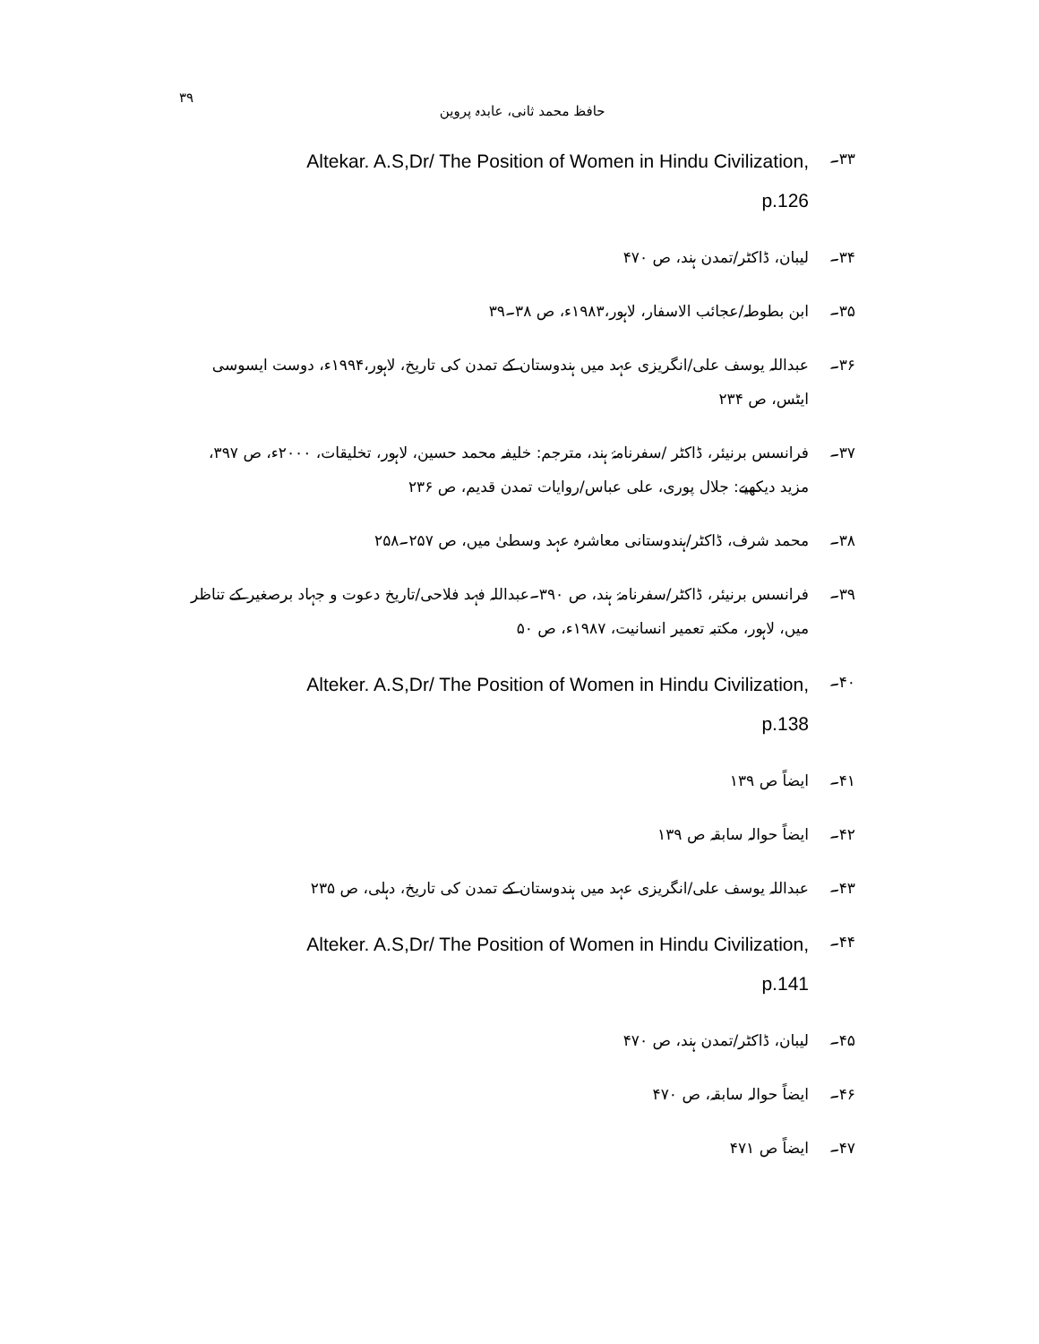حافظ محمد ثانی، عابدہ پروین ۳۹
۳۳۔
Altekar. A.S,Dr/ The Position of Women in Hindu Civilization,
p.126
۳۴۔ لیبان، ڈاکٹر/تمدن ہند، ص ۴۷۰
۳۵۔ ابن بطوطہ/عجائب الاسفار، لاہور،۱۹۸۳ء، ص ۳۸۔۳۹
۳۶۔ عبداللہ یوسف علی/انگریزی عہد میں ہندوستان کے تمدن کی تاریخ، لاہور،۱۹۹۴ء، دوست ایسوسی ایٹس، ص ۲۳۴
۳۷۔ فرانسس برنیئر، ڈاکٹر /سفرنامۂ ہند، مترجم: خلیفہ محمد حسین، لاہور، تخلیقات، ۲۰۰۰ء، ص ۳۹۷، مزید دیکھیے: جلال پوری، علی عباس/روایات تمدن قدیم، ص ۲۳۶
۳۸۔ محمد شرف، ڈاکٹر/ہندوستانی معاشرہ عہد وسطیٰ میں، ص ۲۵۷۔۲۵۸
۳۹۔ فرانسس برنیئر، ڈاکٹر/سفرنامۂ ہند، ص ۳۹۰۔عبداللہ فہد فلاحی/تاریخ دعوت و جہاد برصغیر کے تناظر میں، لاہور، مکتبہ تعمیر انسانیت، ۱۹۸۷ء، ص ۵۰
۴۰۔
Alteker. A.S,Dr/ The Position of Women in Hindu Civilization,
p.138
۴۱۔ ایضاً ص ۱۳۹
۴۲۔ ایضاً حوالہ سابقہ ص ۱۳۹
۴۳۔ عبداللہ یوسف علی/انگریزی عہد میں ہندوستان کے تمدن کی تاریخ، دہلی، ص ۲۳۵
۴۴۔
Alteker. A.S,Dr/ The Position of Women in Hindu Civilization,
p.141
۴۵۔ لیبان، ڈاکٹر/تمدن ہند، ص ۴۷۰
۴۶۔ ایضاً حوالہ سابقہ، ص ۴۷۰
۴۷۔ ایضاً ص ۴۷۱